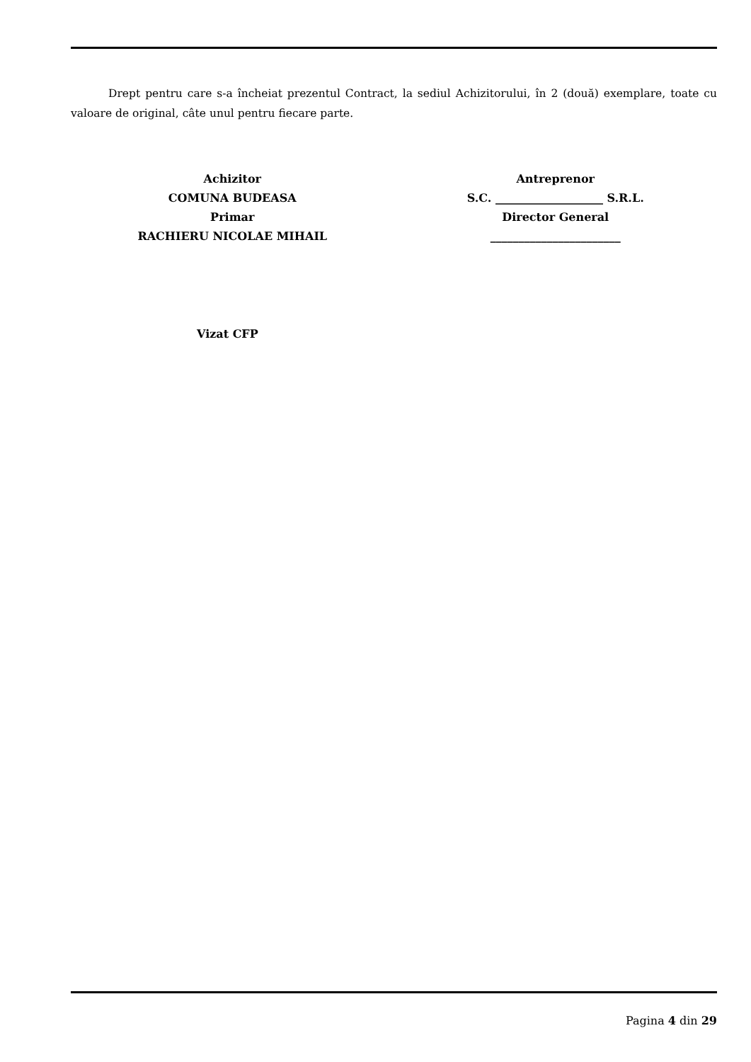Drept pentru care s-a încheiat prezentul Contract, la sediul Achizitorului, în 2 (două) exemplare, toate cu valoare de original, câte unul pentru fiecare parte.
Achizitor
COMUNA BUDEASA
Primar
RACHIERU NICOLAE MIHAIL
Antreprenor
S.C. ___________________ S.R.L.
Director General
_______________________
Vizat CFP
Pagina 4 din 29